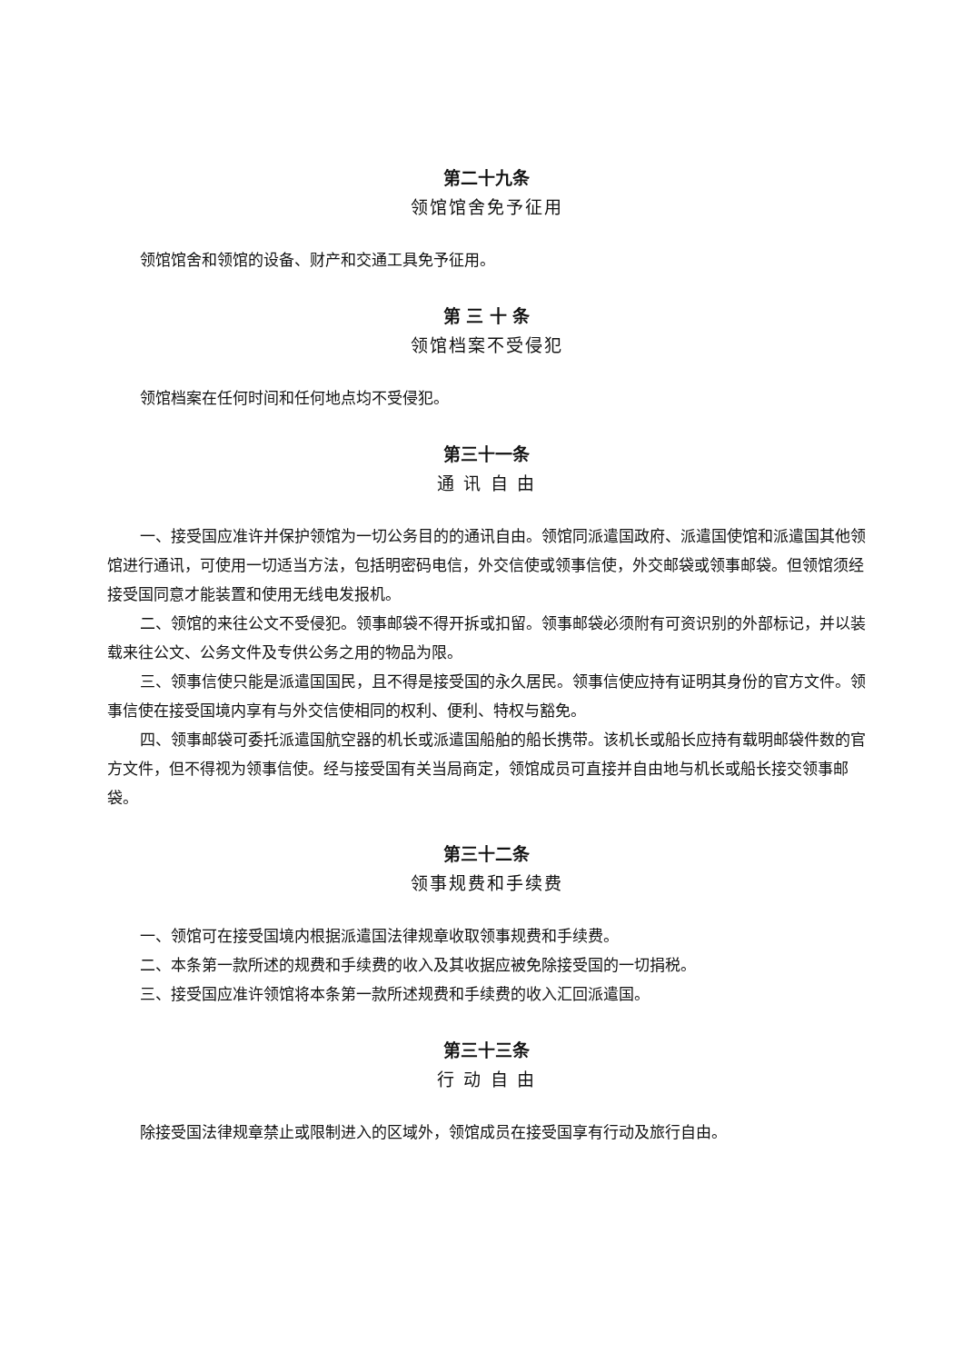第二十九条
领馆馆舍免予征用
领馆馆舍和领馆的设备、财产和交通工具免予征用。
第 三 十 条
领馆档案不受侵犯
领馆档案在任何时间和任何地点均不受侵犯。
第三十一条
通 讯 自 由
一、接受国应准许并保护领馆为一切公务目的的通讯自由。领馆同派遣国政府、派遣国使馆和派遣国其他领馆进行通讯，可使用一切适当方法，包括明密码电信，外交信使或领事信使，外交邮袋或领事邮袋。但领馆须经接受国同意才能装置和使用无线电发报机。
二、领馆的来往公文不受侵犯。领事邮袋不得开拆或扣留。领事邮袋必须附有可资识别的外部标记，并以装载来往公文、公务文件及专供公务之用的物品为限。
三、领事信使只能是派遣国国民，且不得是接受国的永久居民。领事信使应持有证明其身份的官方文件。领事信使在接受国境内享有与外交信使相同的权利、便利、特权与豁免。
四、领事邮袋可委托派遣国航空器的机长或派遣国船舶的船长携带。该机长或船长应持有载明邮袋件数的官方文件，但不得视为领事信使。经与接受国有关当局商定，领馆成员可直接并自由地与机长或船长接交领事邮袋。
第三十二条
领事规费和手续费
一、领馆可在接受国境内根据派遣国法律规章收取领事规费和手续费。
二、本条第一款所述的规费和手续费的收入及其收据应被免除接受国的一切捐税。
三、接受国应准许领馆将本条第一款所述规费和手续费的收入汇回派遣国。
第三十三条
行 动 自 由
除接受国法律规章禁止或限制进入的区域外，领馆成员在接受国享有行动及旅行自由。